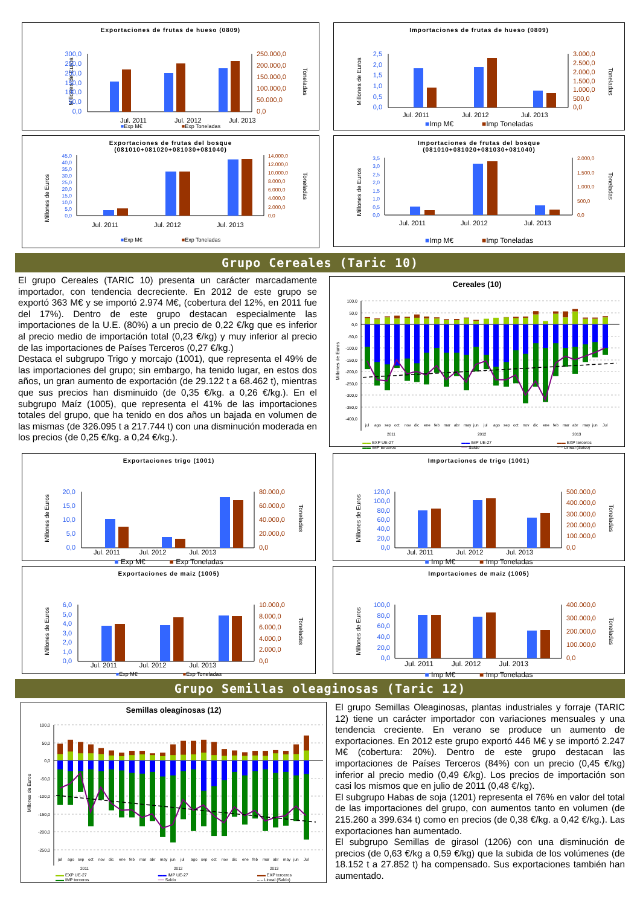Exportaciones de frutas de hueso (0809)
Millones de Euros
300,0
250,0
200,0
150,0
100,0
50,0
0,0
250.000,0
200.000,0
150.000,0
100.000,0
50.000,0
0,0
Toneladas
Jul. 2011
Jul. 2012
Jul. 2013
■Exp M€ ■Exp Toneladas
Importaciones de frutas de hueso (0809)
Millones de Euros
2,5
2,0
1,5
1,0
0,5
0,0
3.000,0
2.500,0
2.000,0
1.500,0
1.000,0
500,0
0,0
Toneladas
Jul. 2011
Jul. 2012
Jul. 2013
■Imp M€ ■Imp Toneladas
Exportaciones de frutas del bosque
(081010+081020+081030+081040)
Millones de Euros
45,0
40,0
35,0
30,0
25,0
20,0
15,0
10,0
5,0
0,0
14.000,0
12.000,0
10.000,0
8.000,0
6.000,0
4.000,0
2.000,0
0,0
Toneladas
Jul. 2011
Jul. 2012
Jul. 2013
■Exp M€ ■Exp Toneladas
Importaciones de frutas del bosque
(081010+081020+081030+081040)
Millones de Euros
3,5
3,0
2,5
2,0
1,5
1,0
0,5
0,0
2.000,0
1.500,0
1.000,0
500,0
0,0
Toneladas
Jul. 2011
Jul. 2012
Jul. 2013
■Imp M€ ■Imp Toneladas
Grupo Cereales (Taric 10)
El grupo Cereales (TARIC 10) presenta un carácter marcadamente importador, con tendencia decreciente. En 2012 de este grupo se exportó 363 M€ y se importó 2.974 M€, (cobertura del 12%, en 2011 fue del 17%). Dentro de este grupo destacan especialmente las importaciones de la U.E. (80%) a un precio de 0,22 €/kg que es inferior al precio medio de importación total (0,23 €/kg) y muy inferior al precio de las importaciones de Países Terceros (0,27 €/kg.)
Destaca el subgrupo Trigo y morcajo (1001), que representa el 49% de las importaciones del grupo; sin embargo, ha tenido lugar, en estos dos años, un gran aumento de exportación (de 29.122 t a 68.462 t), mientras que sus precios han disminuido (de 0,35 €/kg. a 0,26 €/kg.). En el subgrupo Maíz (1005), que representa el 41% de las importaciones totales del grupo, que ha tenido en dos años un bajada en volumen de las mismas (de 326.095 t a 217.744 t) con una disminución moderada en los precios (de 0,25 €/kg. a 0,24 €/kg.).
Cereales (10)
Millones de Euros
100,0
50,0
0,0
-50,0
-100,0
-150,0
-200,0
-250,0
-300,0
-350,0
-400,0
jul
ago
sep
oct
nov
dic
ene
feb
mar
abr
may
jun
jul
ago
sep
oct
nov
dic
ene
feb
mar
abr
may
jun
Jul
2011
2012
2013
▬▬ EXP UE-27
▬▬ IMP terceros
▬▬ IMP UE-27
── Saldo
▬▬ EXP terceros
– – Lineal (Saldo)
Exportaciones trigo (1001)
Millones de Euros
20,0
15,0
10,0
5,0
0,0
80.000,0
60.000,0
40.000,0
20.000,0
0,0
Toneladas
Jul. 2011 Jul. 2012 Jul. 2013
■ Exp M€ ■ Exp Toneladas
Importaciones de trigo (1001)
Millones de Euros
120,0
100,0
80,0
60,0
40,0
20,0
0,0
500.000,0
400.000,0
300.000,0
200.000,0
100.000,0
0,0
Toneladas
Jul. 2011 Jul. 2012 Jul. 2013
■ Imp M€ ■ Imp Toneladas
Exportaciones de maiz (1005)
Millones de Euros
6,0
5,0
4,0
3,0
2,0
1,0
0,0
10.000,0
8.000,0
6.000,0
4.000,0
2.000,0
0,0
Toneladas
Jul. 2011 Jul. 2012 Jul. 2013
■Exp M€ ■Exp Toneladas
Importaciones de maiz (1005)
Millones de Euros
100,0
80,0
60,0
40,0
20,0
0,0
400.000,0
300.000,0
200.000,0
100.000,0
0,0
Toneladas
Jul. 2011 Jul. 2012 Jul. 2013
■ Imp M€ ■ Imp Toneladas
Grupo Semillas oleaginosas (Taric 12)
Semillas oleaginosas (12)
Millones de Euros
100,0
50,0
0,0
-50,0
-100,0
-150,0
-200,0
-250,0
jul
ago
sep
oct
nov
dic
ene
feb
mar
abr
may
jun
jul
ago
sep
oct
nov
dic
ene
feb
mar
abr
may
jun
Jul
2011
2012
2013
▬▬ EXP UE-27
▬▬ IMP terceros
▬▬ IMP UE-27
── Saldo
▬▬ EXP terceros
– – Lineal (Saldo)
El grupo Semillas Oleaginosas, plantas industriales y forraje (TARIC 12) tiene un carácter importador con variaciones mensuales y una tendencia creciente. En verano se produce un aumento de exportaciones. En 2012 este grupo exportó 446 M€ y se importó 2.247 M€ (cobertura: 20%). Dentro de este grupo destacan las importaciones de Países Terceros (84%) con un precio (0,45 €/kg) inferior al precio medio (0,49 €/kg). Los precios de importación son casi los mismos que en julio de 2011 (0,48 €/kg).
El subgrupo Habas de soja (1201) representa el 76% en valor del total de las importaciones del grupo, con aumentos tanto en volumen (de 215.260 a 399.634 t) como en precios (de 0,38 €/kg. a 0,42 €/kg.). Las exportaciones han aumentado.
El subgrupo Semillas de girasol (1206) con una disminución de precios (de 0,63 €/kg a 0,59 €/kg) que la subida de los volúmenes (de 18.152 t a 27.852 t) ha compensado. Sus exportaciones también han aumentado.